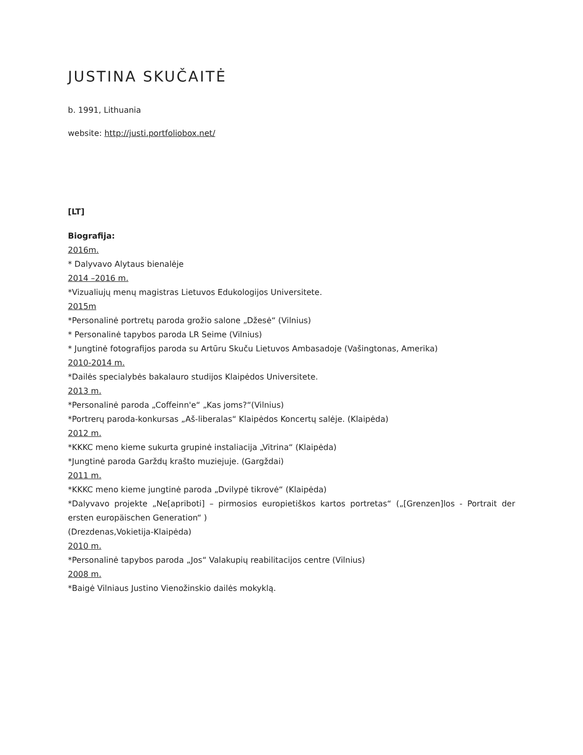JUSTINA SKUČAITĖ
b. 1991, Lithuania
website: http://justi.portfoliobox.net/
[LT]
Biografija:
2016m.
* Dalyvavo Alytaus bienalėje
2014 –2016 m.
*Vizualiujų menų magistras Lietuvos Edukologijos Universitete.
2015m
*Personalinė portretų paroda grožio salone „Džesė“ (Vilnius)
* Personalinė tapybos paroda LR Seime (Vilnius)
* Jungtinė fotografijos paroda su Artūru Skuču Lietuvos Ambasadoje (Vašingtonas, Amerika)
2010-2014 m.
*Dailės specialybės bakalauro studijos Klaipėdos Universitete.
2013 m.
*Personalinė paroda „Coffeinn'e“ „Kas joms?“(Vilnius)
*Portrerų paroda-konkursas „Aš-liberalas“ Klaipėdos Koncertų salėje. (Klaipėda)
2012 m.
*KKKC meno kieme sukurta grupinė instaliacija „Vitrina“ (Klaipėda)
*Jungtinė paroda Garždų krašto muziejuje. (Gargždai)
2011 m.
*KKKC meno kieme jungtinė paroda „Dvilypė tikrovė“ (Klaipėda)
*Dalyvavo projekte „Ne[apriboti] – pirmosios europietiškos kartos portretas“ („[Grenzen]los - Portrait der ersten europäischen Generation“ )
(Drezdenas,Vokietija-Klaipėda)
2010 m.
*Personalinė tapybos paroda „Jos“ Valakupių reabilitacijos centre (Vilnius)
2008 m.
*Baigė Vilniaus Justino Vienožinskio dailės mokyklą.